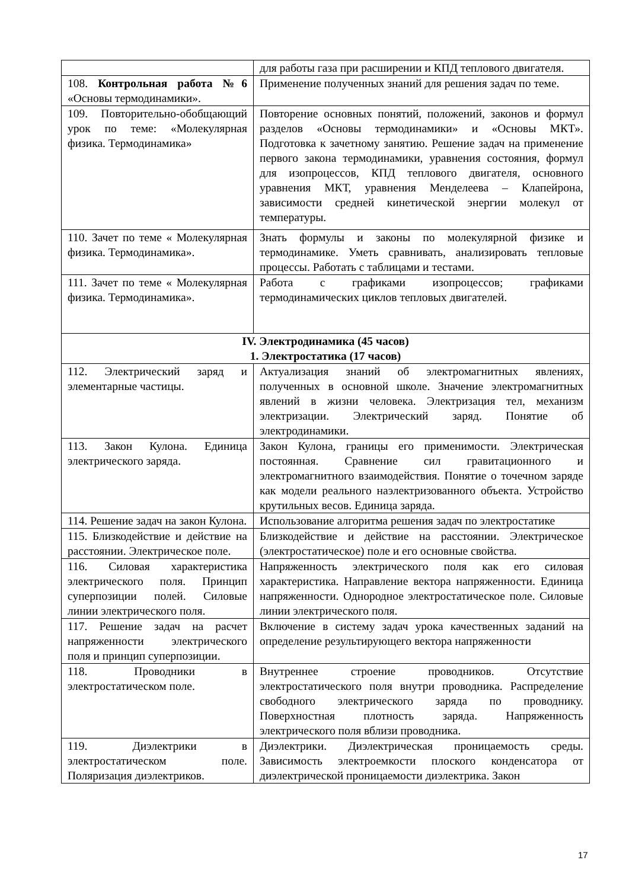| | для работы газа при расширении и КПД теплового двигателя. |
| 108. Контрольная работа №6 «Основы термодинамики». | Применение полученных знаний для решения задач по теме. |
| 109. Повторительно-обобщающий урок по теме: «Молекулярная физика. Термодинамика» | Повторение основных понятий, положений, законов и формул разделов «Основы термодинамики» и «Основы МКТ». Подготовка к зачетному занятию. Решение задач на применение первого закона термодинамики, уравнения состояния, формул для изопроцессов, КПД теплового двигателя, основного уравнения МКТ, уравнения Менделеева – Клапейрона, зависимости средней кинетической энергии молекул от температуры. |
| 110. Зачет по теме « Молекулярная физика. Термодинамика». | Знать формулы и законы по молекулярной физике и термодинамике. Уметь сравнивать, анализировать тепловые процессы. Работать с таблицами и тестами. |
| 111. Зачет по теме « Молекулярная физика. Термодинамика». | Работа с графиками изопроцессов; графиками термодинамических циклов тепловых двигателей. |
| IV. Электродинамика (45 часов) 1. Электростатика (17 часов) | |
| 112. Электрический заряд и элементарные частицы. | Актуализация знаний об электромагнитных явлениях, полученных в основной школе. Значение электромагнитных явлений в жизни человека. Электризация тел, механизм электризации. Электрический заряд. Понятие об электродинамики. |
| 113. Закон Кулона. Единица электрического заряда. | Закон Кулона, границы его применимости. Электрическая постоянная. Сравнение сил гравитационного и электромагнитного взаимодействия. Понятие о точечном заряде как модели реального наэлектризованного объекта. Устройство крутильных весов. Единица заряда. |
| 114. Решение задач на закон Кулона. | Использование алгоритма решения задач по электростатике |
| 115. Близкодействие и действие на расстоянии. Электрическое поле. | Близкодействие и действие на расстоянии. Электрическое (электростатическое) поле и его основные свойства. |
| 116. Силовая характеристика электрического поля. Принцип суперпозиции полей. Силовые линии электрического поля. | Напряженность электрического поля как его силовая характеристика. Направление вектора напряженности. Единица напряженности. Однородное электростатическое поле. Силовые линии электрического поля. |
| 117. Решение задач на расчет напряженности электрического поля и принцип суперпозиции. | Включение в систему задач урока качественных заданий на определение результирующего вектора напряженности |
| 118. Проводники в электростатическом поле. | Внутреннее строение проводников. Отсутствие электростатического поля внутри проводника. Распределение свободного электрического заряда по проводнику. Поверхностная плотность заряда. Напряженность электрического поля вблизи проводника. |
| 119. Диэлектрики в электростатическом поле. Поляризация диэлектриков. | Диэлектрики. Диэлектрическая проницаемость среды. Зависимость электроемкости плоского конденсатора от диэлектрической проницаемости диэлектрика. Закон |
17